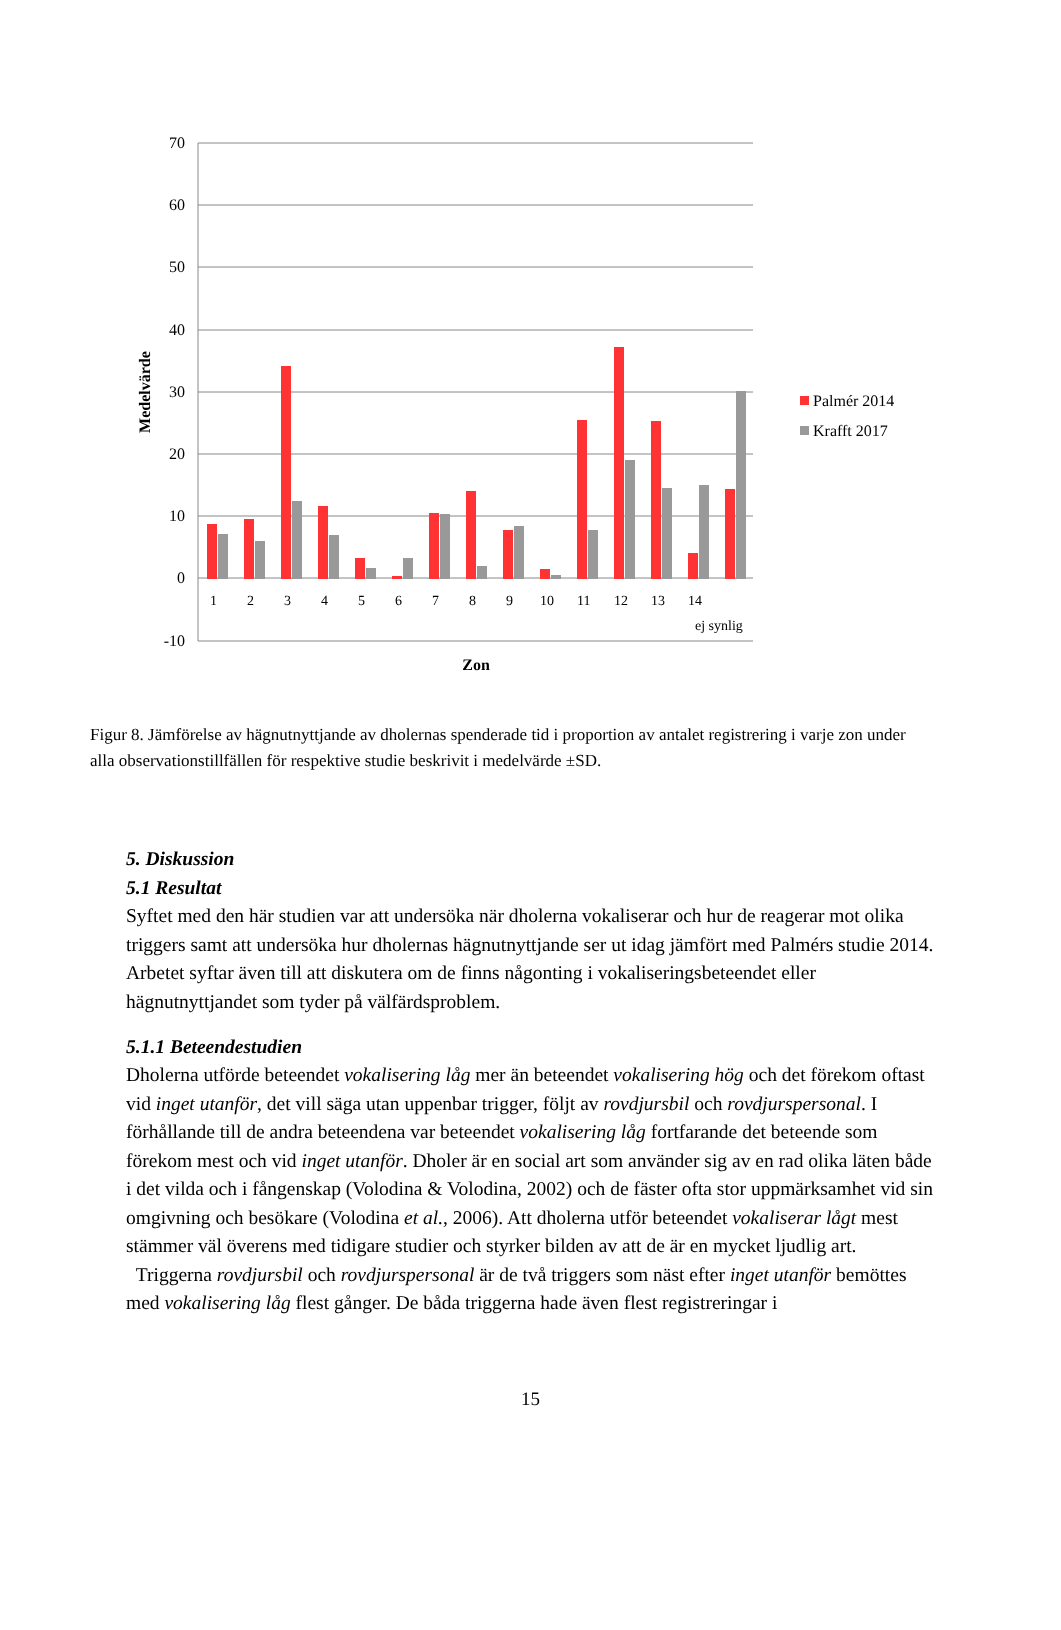70
60
50
40
30
20
10
0
-10
Medelvärde
Palmér 2014
Krafft 2017
1
2
3
4
5
6
7
8
9
10
11
12
13
14
ej synlig
Zon
Figur 8. Jämförelse av hägnutnyttjande av dholernas spenderade tid i proportion av antalet registrering i varje zon under alla observationstillfällen för respektive studie beskrivit i medelvärde ±SD.
5. Diskussion
5.1 Resultat
Syftet med den här studien var att undersöka när dholerna vokaliserar och hur de reagerar mot olika triggers samt att undersöka hur dholernas hägnutnyttjande ser ut idag jämfört med Palmérs studie 2014. Arbetet syftar även till att diskutera om de finns någonting i vokaliseringsbeteendet eller hägnutnyttjandet som tyder på välfärdsproblem.
5.1.1 Beteendestudien
Dholerna utförde beteendet vokalisering låg mer än beteendet vokalisering hög och det förekom oftast vid inget utanför, det vill säga utan uppenbar trigger, följt av rovdjursbil och rovdjurspersonal. I förhållande till de andra beteendena var beteendet vokalisering låg fortfarande det beteende som förekom mest och vid inget utanför. Dholer är en social art som använder sig av en rad olika läten både i det vilda och i fångenskap (Volodina & Volodina, 2002) och de fäster ofta stor uppmärksamhet vid sin omgivning och besökare (Volodina et al., 2006). Att dholerna utför beteendet vokaliserar lågt mest stämmer väl överens med tidigare studier och styrker bilden av att de är en mycket ljudlig art.
Triggerna rovdjursbil och rovdjurspersonal är de två triggers som näst efter inget utanför bemöttes med vokalisering låg flest gånger. De båda triggerna hade även flest registreringar i
15